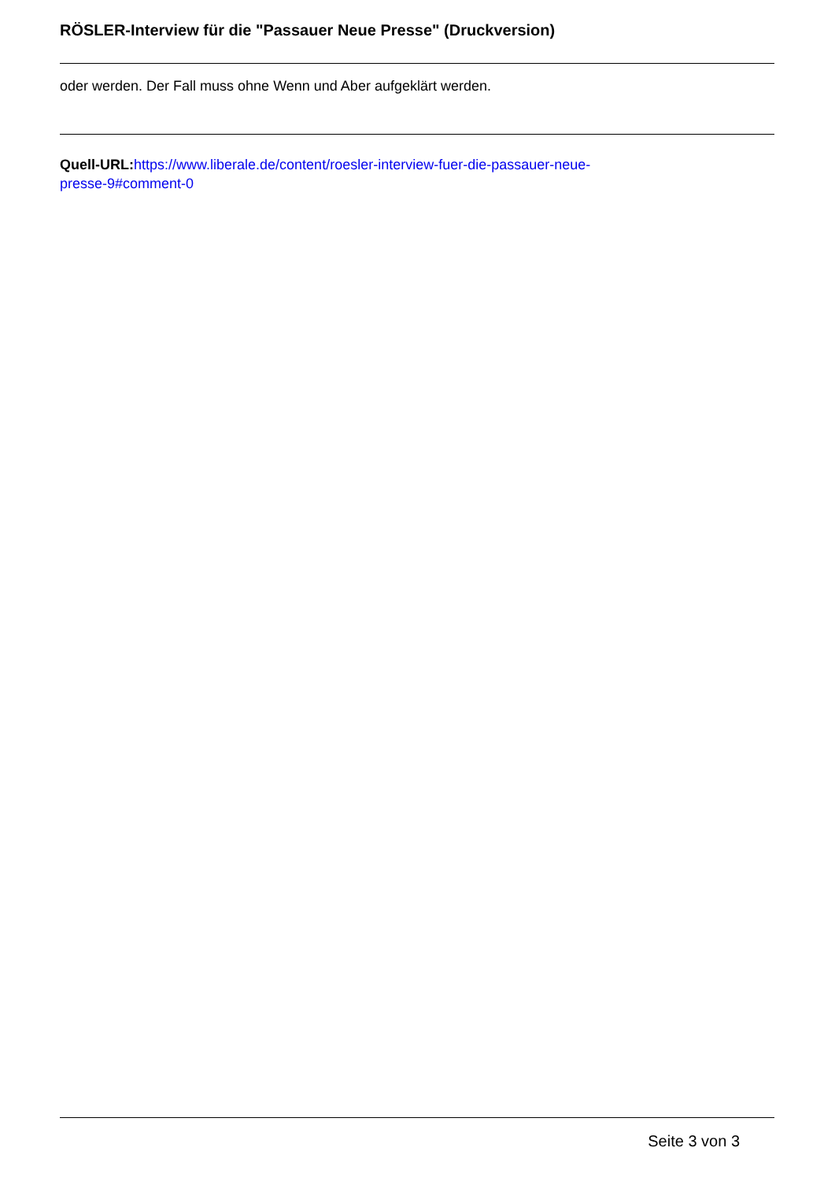RÖSLER-Interview für die "Passauer Neue Presse" (Druckversion)
oder werden. Der Fall muss ohne Wenn und Aber aufgeklärt werden.
Quell-URL: https://www.liberale.de/content/roesler-interview-fuer-die-passauer-neue-
presse-9#comment-0
Seite 3 von 3